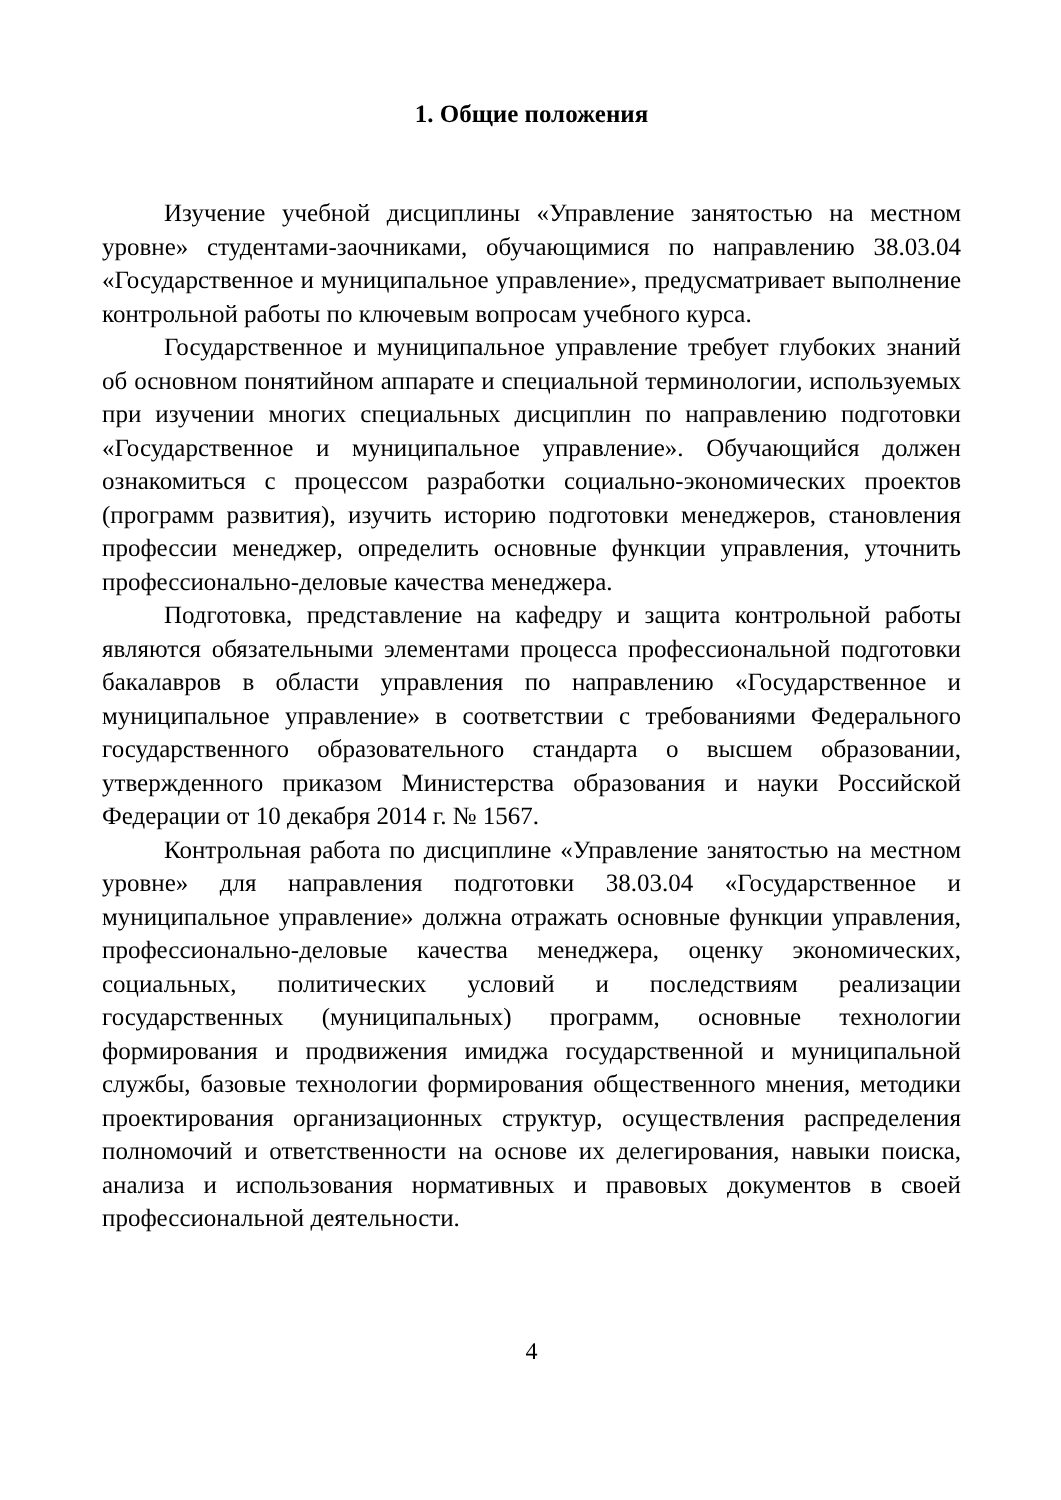1. Общие положения
Изучение учебной дисциплины «Управление занятостью на местном уровне» студентами-заочниками, обучающимися по направлению 38.03.04 «Государственное и муниципальное управление», предусматривает выполнение контрольной работы по ключевым вопросам учебного курса.
Государственное и муниципальное управление требует глубоких знаний об основном понятийном аппарате и специальной терминологии, используемых при изучении многих специальных дисциплин по направлению подготовки «Государственное и муниципальное управление». Обучающийся должен ознакомиться с процессом разработки социально-экономических проектов (программ развития), изучить историю подготовки менеджеров, становления профессии менеджер, определить основные функции управления, уточнить профессионально-деловые качества менеджера.
Подготовка, представление на кафедру и защита контрольной работы являются обязательными элементами процесса профессиональной подготовки бакалавров в области управления по направлению «Государственное и муниципальное управление» в соответствии с требованиями Федерального государственного образовательного стандарта о высшем образовании, утвержденного приказом Министерства образования и науки Российской Федерации от 10 декабря 2014 г. № 1567.
Контрольная работа по дисциплине «Управление занятостью на местном уровне» для направления подготовки 38.03.04 «Государственное и муниципальное управление» должна отражать основные функции управления, профессионально-деловые качества менеджера, оценку экономических, социальных, политических условий и последствиям реализации государственных (муниципальных) программ, основные технологии формирования и продвижения имиджа государственной и муниципальной службы, базовые технологии формирования общественного мнения, методики проектирования организационных структур, осуществления распределения полномочий и ответственности на основе их делегирования, навыки поиска, анализа и использования нормативных и правовых документов в своей профессиональной деятельности.
4